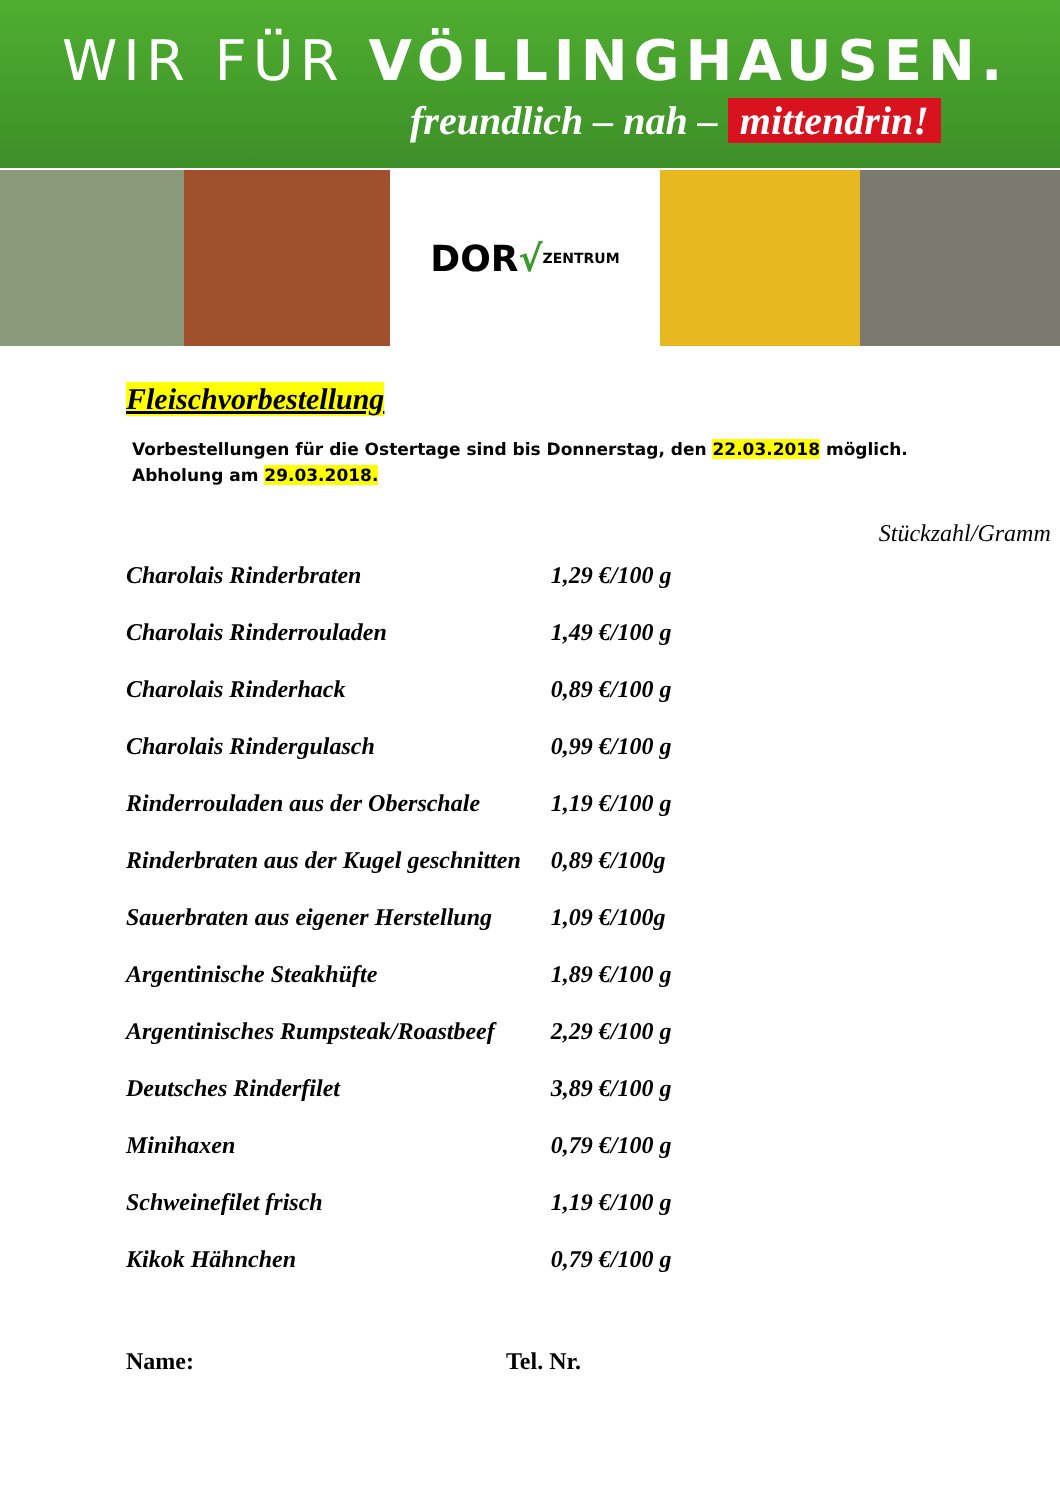WIR FÜR VÖLLINGHAUSEN.
freundlich – nah – mittendrin!
DOR √ ZENTRUM
Fleischvorbestellung
Vorbestellungen für die Ostertage sind bis Donnerstag, den 22.03.2018 möglich. Abholung am 29.03.2018.
| | | Stückzahl/Gramm |
| --- | --- | --- |
| Charolais Rinderbraten | 1,29 €/100 g | |
| Charolais Rinderrouladen | 1,49 €/100 g | |
| Charolais Rinderhack | 0,89 €/100 g | |
| Charolais Rindergulasch | 0,99 €/100 g | |
| Rinderrouladen aus der Oberschale | 1,19 €/100 g | |
| Rinderbraten aus der Kugel geschnitten | 0,89 €/100g | |
| Sauerbraten aus eigener Herstellung | 1,09 €/100g | |
| Argentinische Steakhüfte | 1,89 €/100 g | |
| Argentinisches Rumpsteak/Roastbeef | 2,29 €/100 g | |
| Deutsches Rinderfilet | 3,89 €/100 g | |
| Minihaxen | 0,79 €/100 g | |
| Schweinefilet frisch | 1,19 €/100 g | |
| Kikok Hähnchen | 0,79 €/100 g | |
Name: Tel. Nr.